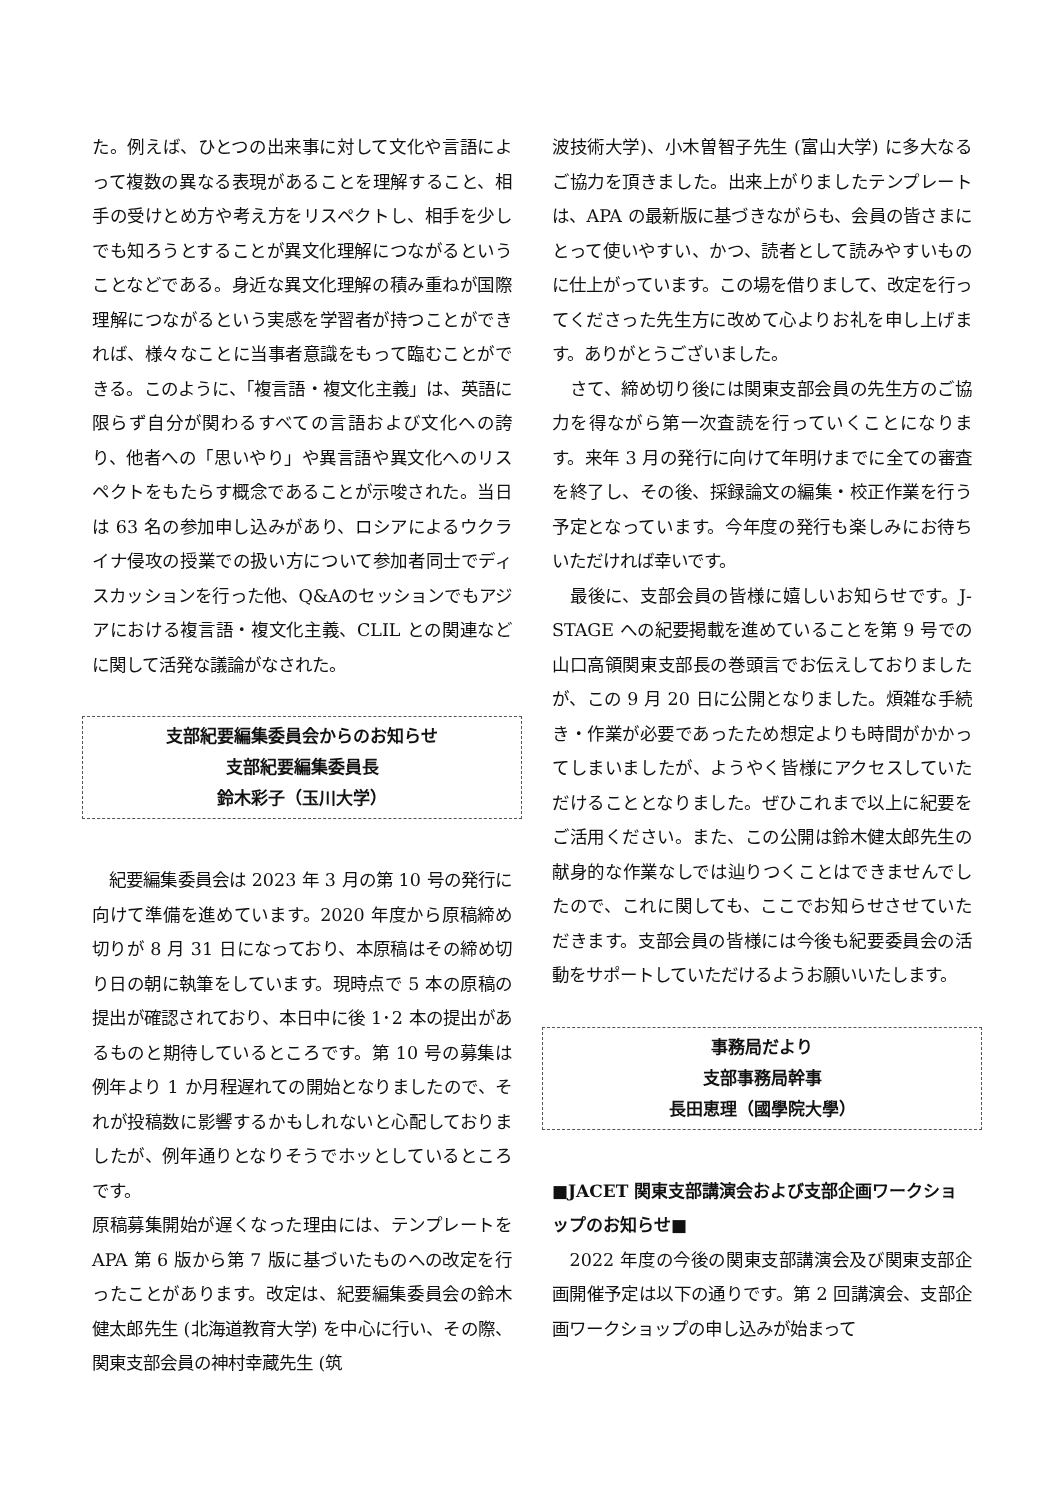た。例えば、ひとつの出来事に対して文化や言語によって複数の異なる表現があることを理解すること、相手の受けとめ方や考え方をリスペクトし、相手を少しでも知ろうとすることが異文化理解につながるということなどである。身近な異文化理解の積み重ねが国際理解につながるという実感を学習者が持つことができれば、様々なことに当事者意識をもって臨むことができる。このように、「複言語・複文化主義」は、英語に限らず自分が関わるすべての言語および文化への誇り、他者への「思いやり」や異言語や異文化へのリスペクトをもたらす概念であることが示唆された。当日は 63 名の参加申し込みがあり、ロシアによるウクライナ侵攻の授業での扱い方について参加者同士でディスカッションを行った他、Q&Aのセッションでもアジアにおける複言語・複文化主義、CLIL との関連などに関して活発な議論がなされた。
支部紀要編集委員会からのお知らせ
支部紀要編集委員長
鈴木彩子（玉川大学）
　紀要編集委員会は 2023 年 3 月の第 10 号の発行に向けて準備を進めています。2020 年度から原稿締め切りが 8 月 31 日になっており、本原稿はその締め切り日の朝に執筆をしています。現時点で 5 本の原稿の提出が確認されており、本日中に後 1･2 本の提出があるものと期待しているところです。第 10 号の募集は例年より 1 か月程遅れての開始となりましたので、それが投稿数に影響するかもしれないと心配しておりましたが、例年通りとなりそうでホッとしているところです。
原稿募集開始が遅くなった理由には、テンプレートを APA 第 6 版から第 7 版に基づいたものへの改定を行ったことがあります。改定は、紀要編集委員会の鈴木健太郎先生 (北海道教育大学) を中心に行い、その際、関東支部会員の神村幸蔵先生 (筑
波技術大学)、小木曽智子先生 (富山大学) に多大なるご協力を頂きました。出来上がりましたテンプレートは、APA の最新版に基づきながらも、会員の皆さまにとって使いやすい、かつ、読者として読みやすいものに仕上がっています。この場を借りまして、改定を行ってくださった先生方に改めて心よりお礼を申し上げます。ありがとうございました。
　さて、締め切り後には関東支部会員の先生方のご協力を得ながら第一次査読を行っていくことになります。来年 3 月の発行に向けて年明けまでに全ての審査を終了し、その後、採録論文の編集・校正作業を行う予定となっています。今年度の発行も楽しみにお待ちいただければ幸いです。
　最後に、支部会員の皆様に嬉しいお知らせです。J-STAGE への紀要掲載を進めていることを第 9 号での山口高領関東支部長の巻頭言でお伝えしておりましたが、この 9 月 20 日に公開となりました。煩雑な手続き・作業が必要であったため想定よりも時間がかかってしまいましたが、ようやく皆様にアクセスしていただけることとなりました。ぜひこれまで以上に紀要をご活用ください。また、この公開は鈴木健太郎先生の献身的な作業なしでは辿りつくことはできませんでしたので、これに関しても、ここでお知らせさせていただきます。支部会員の皆様には今後も紀要委員会の活動をサポートしていただけるようお願いいたします。
事務局だより
支部事務局幹事
長田恵理（國學院大學）
■JACET 関東支部講演会および支部企画ワークショップのお知らせ■
　2022 年度の今後の関東支部講演会及び関東支部企画開催予定は以下の通りです。第 2 回講演会、支部企画ワークショップの申し込みが始まって